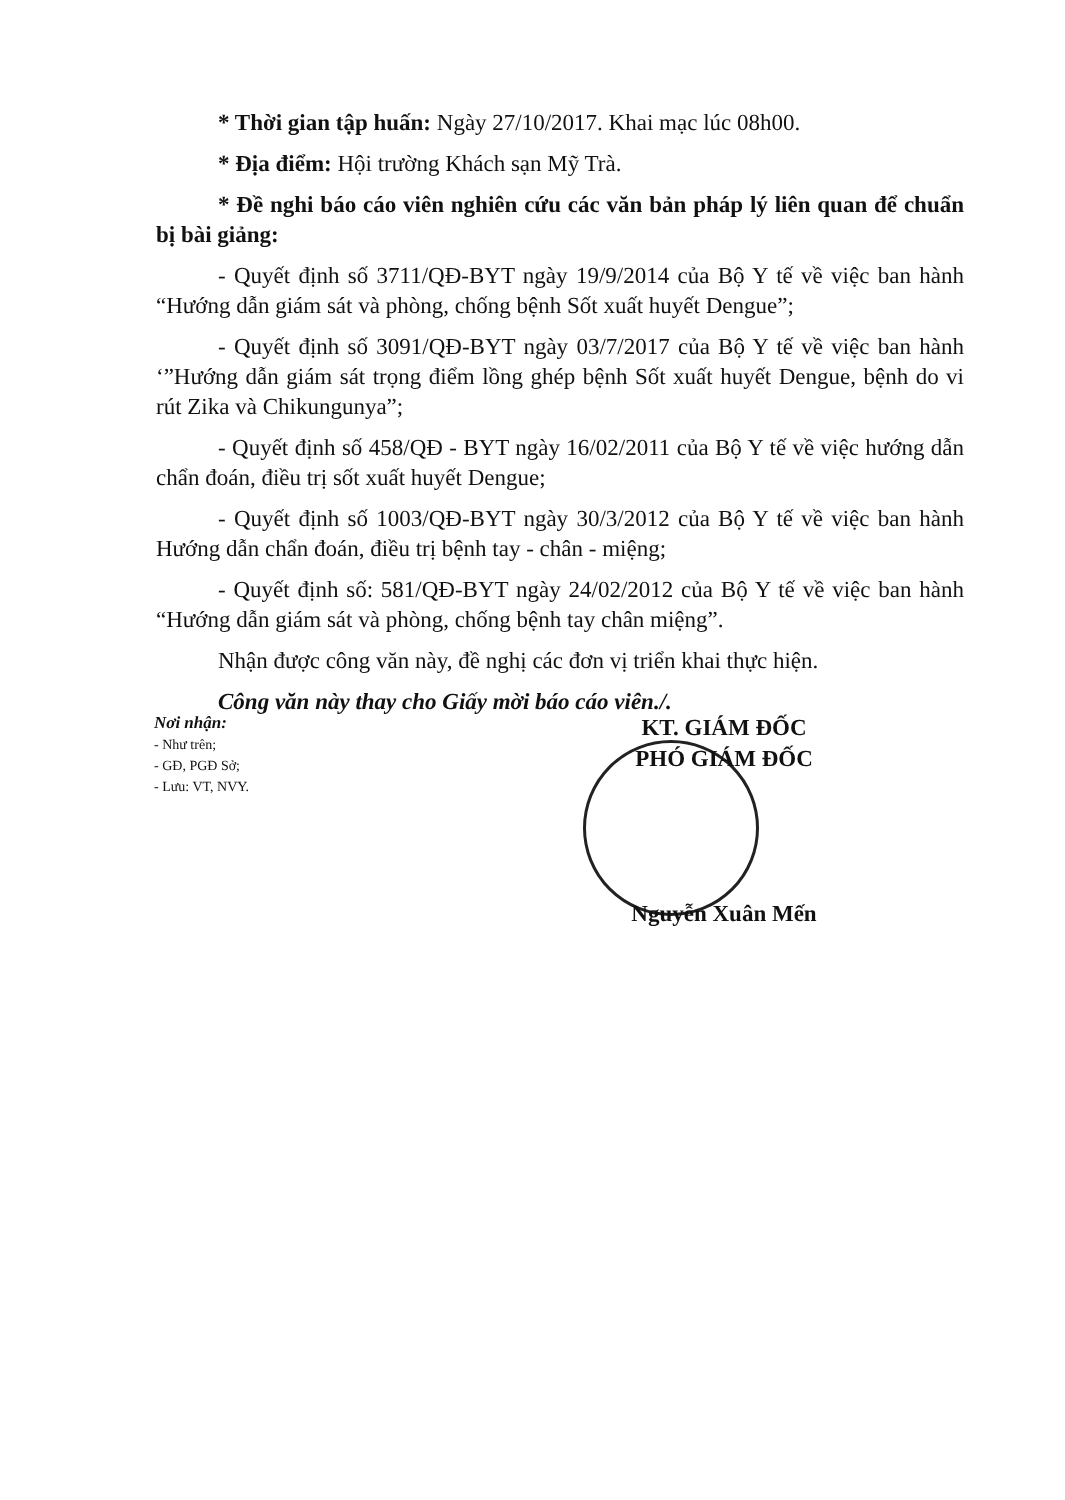* Thời gian tập huấn: Ngày 27/10/2017. Khai mạc lúc 08h00.
* Địa điểm: Hội trường Khách sạn Mỹ Trà.
* Đề nghi báo cáo viên nghiên cứu các văn bản pháp lý liên quan để chuẩn bị bài giảng:
- Quyết định số 3711/QĐ-BYT ngày 19/9/2014 của Bộ Y tế về việc ban hành “Hướng dẫn giám sát và phòng, chống bệnh Sốt xuất huyết Dengue”;
- Quyết định số 3091/QĐ-BYT ngày 03/7/2017 của Bộ Y tế về việc ban hành ‘”Hướng dẫn giám sát trọng điểm lồng ghép bệnh Sốt xuất huyết Dengue, bệnh do vi rút Zika và Chikungunya”;
- Quyết định số 458/QĐ - BYT ngày 16/02/2011 của Bộ Y tế về việc hướng dẫn chẩn đoán, điều trị sốt xuất huyết Dengue;
- Quyết định số 1003/QĐ-BYT ngày 30/3/2012 của Bộ Y tế về việc ban hành Hướng dẫn chẩn đoán, điều trị bệnh tay - chân - miệng;
- Quyết định số: 581/QĐ-BYT ngày 24/02/2012 của Bộ Y tế về việc ban hành “Hướng dẫn giám sát và phòng, chống bệnh tay chân miệng”.
Nhận được công văn này, đề nghị các đơn vị triển khai thực hiện.
Công văn này thay cho Giấy mời báo cáo viên./.
Nơi nhận:
- Như trên;
- GĐ, PGĐ Sở;
- Lưu: VT, NVY.
KT. GIÁM ĐỐC
PHÓ GIÁM ĐỐC
Nguyễn Xuân Mến